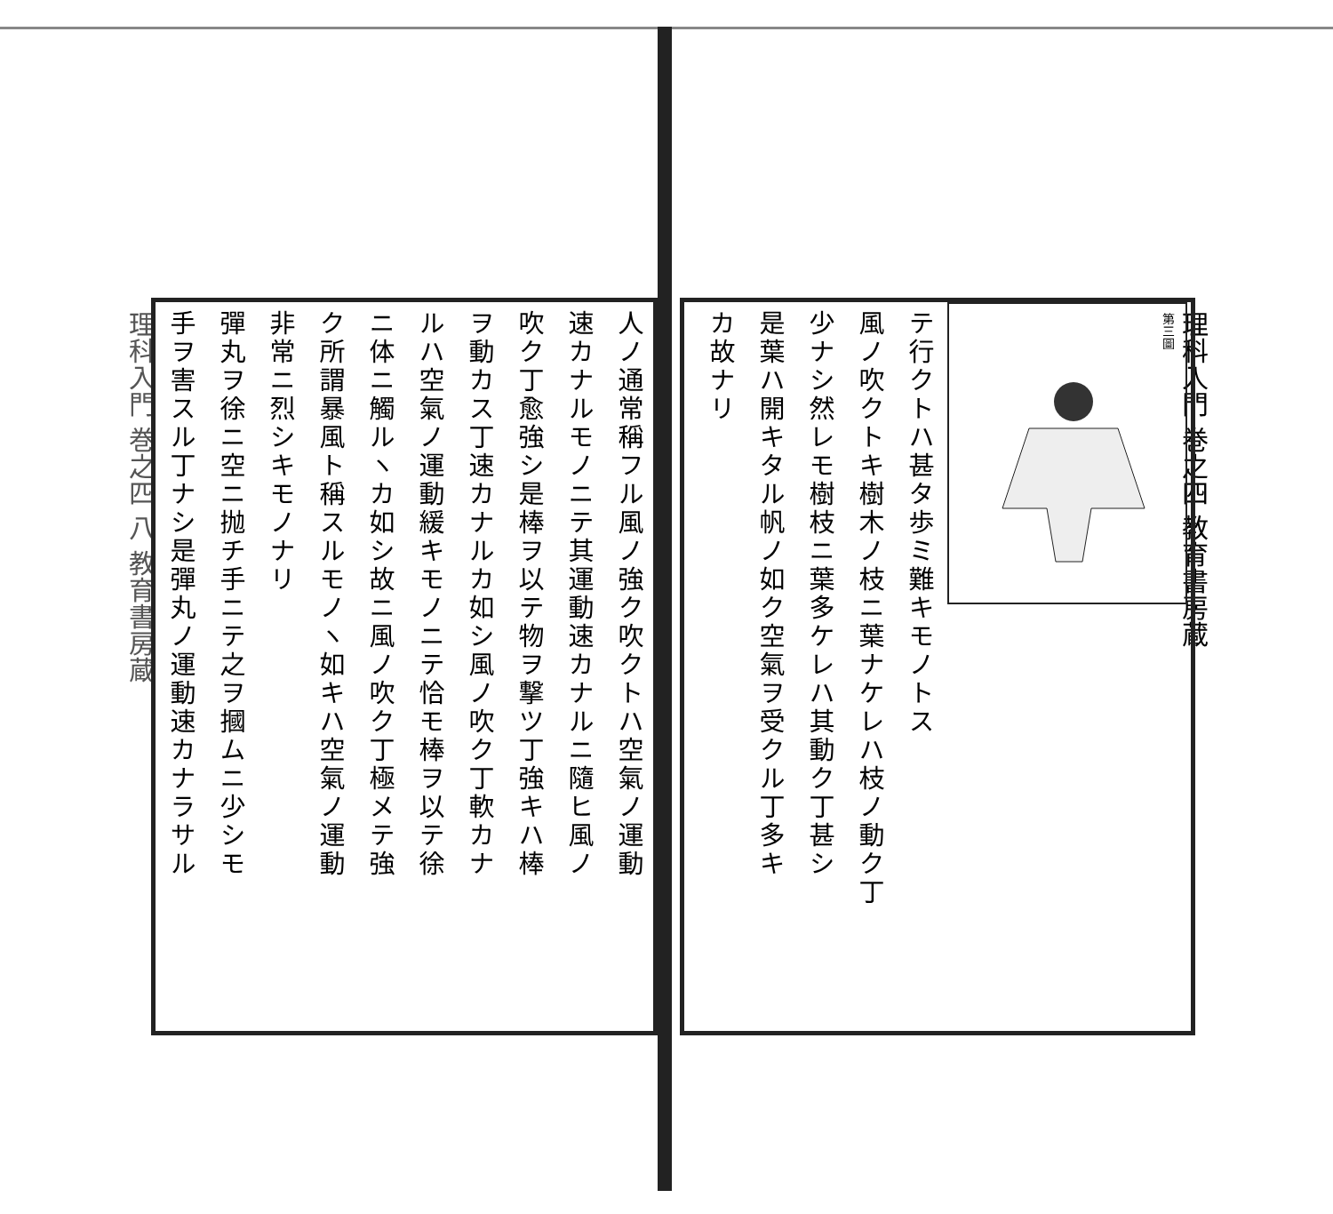理科入門 巻之四 教育書房蔵
理科入門 巻之四 八 教育書房蔵
第三圖
テ行クトハ甚タ歩ミ難キモノトス
風ノ吹クトキ樹木ノ枝ニ葉ナケレハ枝ノ動ク丁
少ナシ然レモ樹枝ニ葉多ケレハ其動ク丁甚シ
是葉ハ開キタル帆ノ如ク空氣ヲ受クル丁多キ
カ故ナリ
人ノ通常稱フル風ノ強ク吹クトハ空氣ノ運動
速カナルモノニテ其運動速カナルニ隨ヒ風ノ
吹ク丁愈強シ是棒ヲ以テ物ヲ撃ツ丁強キハ棒
ヲ動カス丁速カナルカ如シ風ノ吹ク丁軟カナ
ルハ空氣ノ運動緩キモノニテ恰モ棒ヲ以テ徐
ニ体ニ觸ルヽカ如シ故ニ風ノ吹ク丁極メテ強
ク所謂暴風ト稱スルモノヽ如キハ空氣ノ運動
非常ニ烈シキモノナリ
彈丸ヲ徐ニ空ニ抛チ手ニテ之ヲ摑ムニ少シモ
手ヲ害スル丁ナシ是彈丸ノ運動速カナラサル